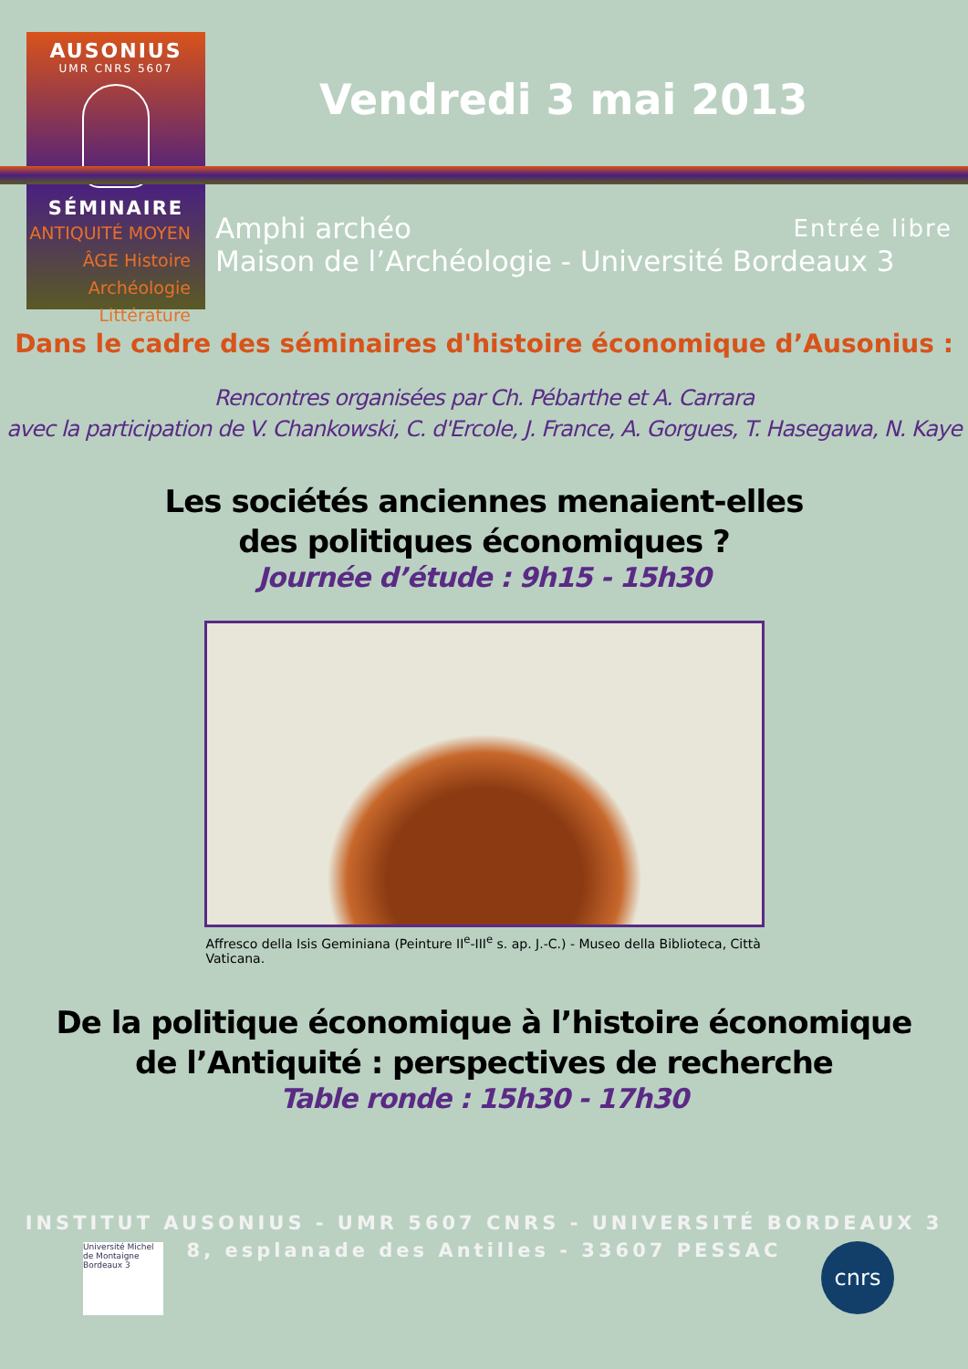AUSONIUS
UMR CNRS 5607
SÉMINAIRE
ANTIQUITÉ MOYEN ÂGE Histoire
Archéologie
Littérature
Vendredi 3 mai 2013
Entrée libre Amphi archéo
Maison de l’Archéologie - Université Bordeaux 3
Dans le cadre des séminaires d'histoire économique d’Ausonius :
Rencontres organisées par Ch. Pébarthe et A. Carrara
avec la participation de V. Chankowski, C. d'Ercole, J. France, A. Gorgues, T. Hasegawa, N. Kaye
Les sociétés anciennes menaient-elles
des politiques économiques ?
Journée d’étude : 9h15 - 15h30
Affresco della Isis Geminiana (Peinture II<sup>e</sup>-III<sup>e</sup> s. ap. J.-C.) - Museo della Biblioteca, Città Vaticana.
De la politique économique à l’histoire économique
de l’Antiquité : perspectives de recherche
Table ronde : 15h30 - 17h30
INSTITUT AUSONIUS - UMR 5607 CNRS - UNIVERSITÉ BORDEAUX 3
8, esplanade des Antilles - 33607 PESSAC
Université Michel de Montaigne Bordeaux 3
cnrs